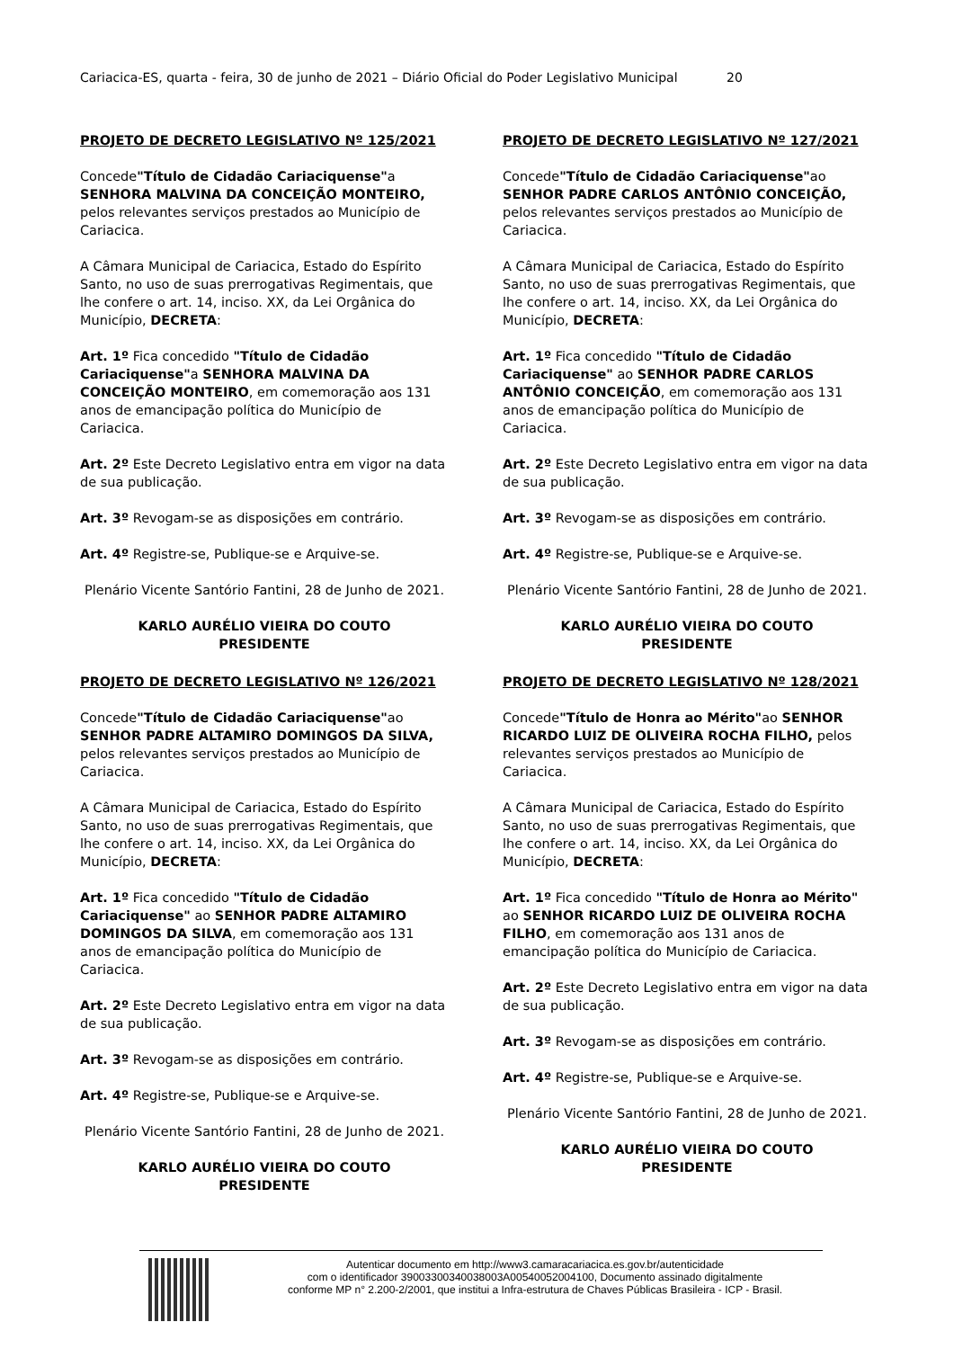Cariacica-ES, quarta - feira, 30 de junho de 2021 – Diário Oficial do Poder Legislativo Municipal 20
PROJETO DE DECRETO LEGISLATIVO Nº 125/2021
Concede"Título de Cidadão Cariaciquense"a SENHORA MALVINA DA CONCEIÇÃO MONTEIRO, pelos relevantes serviços prestados ao Município de Cariacica.
A Câmara Municipal de Cariacica, Estado do Espírito Santo, no uso de suas prerrogativas Regimentais, que lhe confere o art. 14, inciso. XX, da Lei Orgânica do Município, DECRETA:
Art. 1º Fica concedido "Título de Cidadão Cariaciquense"a SENHORA MALVINA DA CONCEIÇÃO MONTEIRO, em comemoração aos 131 anos de emancipação política do Município de Cariacica.
Art. 2º Este Decreto Legislativo entra em vigor na data de sua publicação.
Art. 3º Revogam-se as disposições em contrário.
Art. 4º Registre-se, Publique-se e Arquive-se.
Plenário Vicente Santório Fantini, 28 de Junho de 2021.
KARLO AURÉLIO VIEIRA DO COUTO
PRESIDENTE
PROJETO DE DECRETO LEGISLATIVO Nº 126/2021
Concede"Título de Cidadão Cariaciquense"ao SENHOR PADRE ALTAMIRO DOMINGOS DA SILVA, pelos relevantes serviços prestados ao Município de Cariacica.
A Câmara Municipal de Cariacica, Estado do Espírito Santo, no uso de suas prerrogativas Regimentais, que lhe confere o art. 14, inciso. XX, da Lei Orgânica do Município, DECRETA:
Art. 1º Fica concedido "Título de Cidadão Cariaciquense" ao SENHOR PADRE ALTAMIRO DOMINGOS DA SILVA, em comemoração aos 131 anos de emancipação política do Município de Cariacica.
Art. 2º Este Decreto Legislativo entra em vigor na data de sua publicação.
Art. 3º Revogam-se as disposições em contrário.
Art. 4º Registre-se, Publique-se e Arquive-se.
Plenário Vicente Santório Fantini, 28 de Junho de 2021.
KARLO AURÉLIO VIEIRA DO COUTO
PRESIDENTE
PROJETO DE DECRETO LEGISLATIVO Nº 127/2021
Concede"Título de Cidadão Cariaciquense"ao SENHOR PADRE CARLOS ANTÔNIO CONCEIÇÃO, pelos relevantes serviços prestados ao Município de Cariacica.
A Câmara Municipal de Cariacica, Estado do Espírito Santo, no uso de suas prerrogativas Regimentais, que lhe confere o art. 14, inciso. XX, da Lei Orgânica do Município, DECRETA:
Art. 1º Fica concedido "Título de Cidadão Cariaciquense" ao SENHOR PADRE CARLOS ANTÔNIO CONCEIÇÃO, em comemoração aos 131 anos de emancipação política do Município de Cariacica.
Art. 2º Este Decreto Legislativo entra em vigor na data de sua publicação.
Art. 3º Revogam-se as disposições em contrário.
Art. 4º Registre-se, Publique-se e Arquive-se.
Plenário Vicente Santório Fantini, 28 de Junho de 2021.
KARLO AURÉLIO VIEIRA DO COUTO
PRESIDENTE
PROJETO DE DECRETO LEGISLATIVO Nº 128/2021
Concede"Título de Honra ao Mérito"ao SENHOR RICARDO LUIZ DE OLIVEIRA ROCHA FILHO, pelos relevantes serviços prestados ao Município de Cariacica.
A Câmara Municipal de Cariacica, Estado do Espírito Santo, no uso de suas prerrogativas Regimentais, que lhe confere o art. 14, inciso. XX, da Lei Orgânica do Município, DECRETA:
Art. 1º Fica concedido "Título de Honra ao Mérito" ao SENHOR RICARDO LUIZ DE OLIVEIRA ROCHA FILHO, em comemoração aos 131 anos de emancipação política do Município de Cariacica.
Art. 2º Este Decreto Legislativo entra em vigor na data de sua publicação.
Art. 3º Revogam-se as disposições em contrário.
Art. 4º Registre-se, Publique-se e Arquive-se.
Plenário Vicente Santório Fantini, 28 de Junho de 2021.
KARLO AURÉLIO VIEIRA DO COUTO
PRESIDENTE
Autenticar documento em http://www3.camaracariacica.es.gov.br/autenticidade
com o identificador 39003300340038003A00540052004100, Documento assinado digitalmente
conforme MP n° 2.200-2/2001, que institui a Infra-estrutura de Chaves Públicas Brasileira - ICP - Brasil.